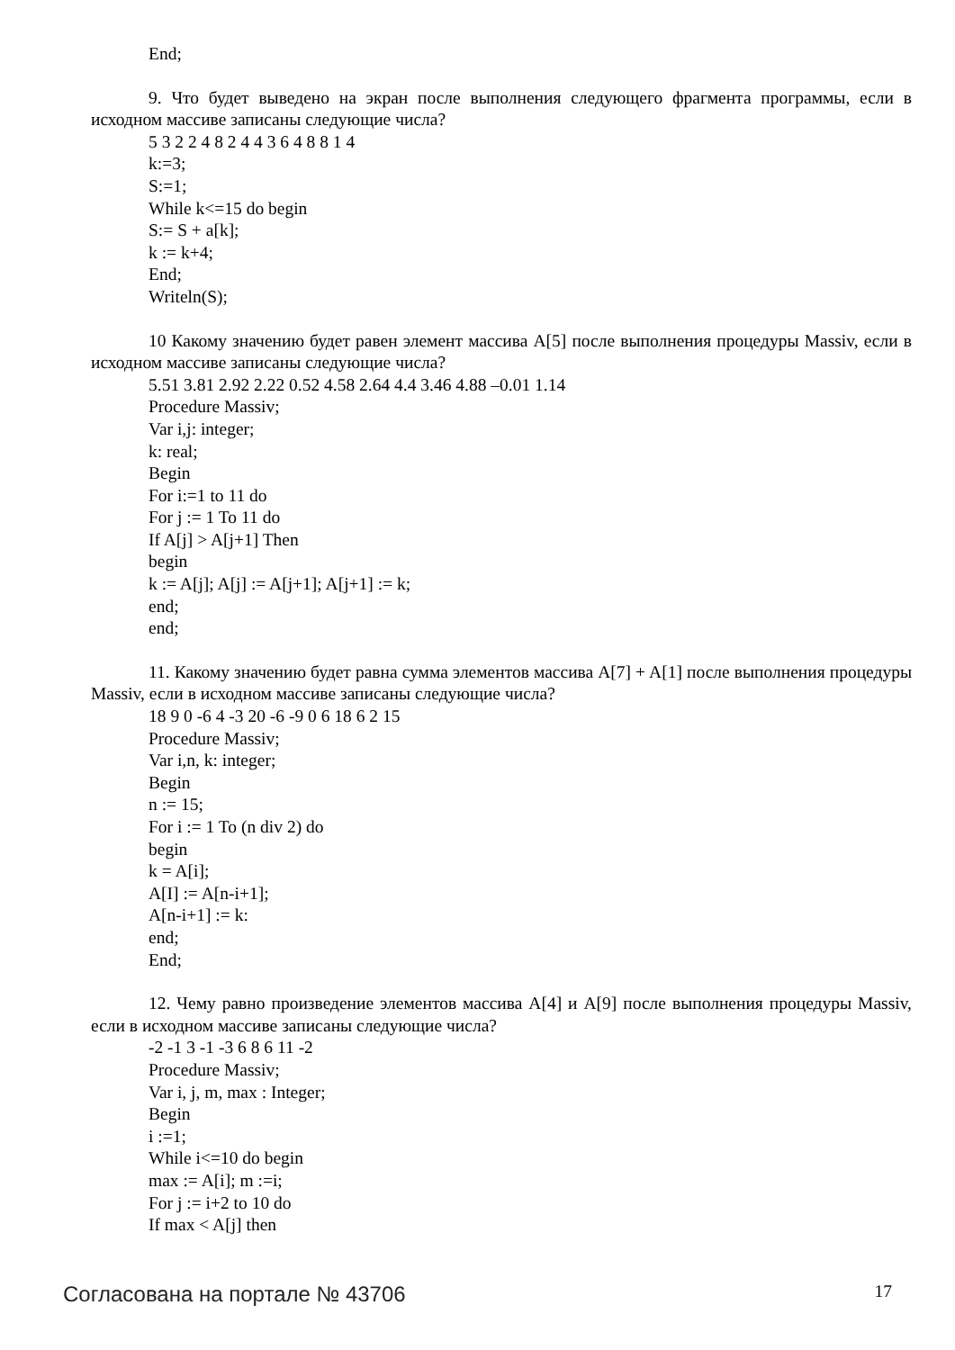End;
9. Что будет выведено на экран после выполнения следующего фрагмента программы, если в исходном массиве записаны следующие числа?
5 3 2 2 4 8 2 4 4 3 6 4 8 8 1 4
k:=3;
S:=1;
While k<=15 do begin
S:= S + a[k];
k := k+4;
End;
Writeln(S);
10 Какому значению будет равен элемент массива A[5] после выполнения процедуры Massiv, если в исходном массиве записаны следующие числа?
5.51 3.81 2.92 2.22 0.52 4.58 2.64 4.4 3.46 4.88 –0.01 1.14
Procedure Massiv;
Var i,j: integer;
k: real;
Begin
For i:=1 to 11 do
For j := 1 To 11 do
If A[j] > A[j+1] Then
begin
k := A[j]; A[j] := A[j+1]; A[j+1] := k;
end;
end;
11. Какому значению будет равна сумма элементов массива A[7] + A[1] после выполнения процедуры Massiv, если в исходном массиве записаны следующие числа?
18 9 0 -6 4 -3 20 -6 -9 0 6 18 6 2 15
Procedure Massiv;
Var i,n, k: integer;
Begin
n := 15;
For i := 1 To (n div 2) do
begin
k = A[i];
A[I] := A[n-i+1];
A[n-i+1] := k:
end;
End;
12. Чему равно произведение элементов массива A[4] и A[9] после выполнения процедуры Massiv, если в исходном массиве записаны следующие числа?
-2 -1 3 -1 -3 6 8 6 11 -2
Procedure Massiv;
Var i, j, m, max : Integer;
Begin
i :=1;
While i<=10 do begin
max := A[i]; m :=i;
For j := i+2 to 10 do
If max < A[j] then
Согласована на портале № 43706 17